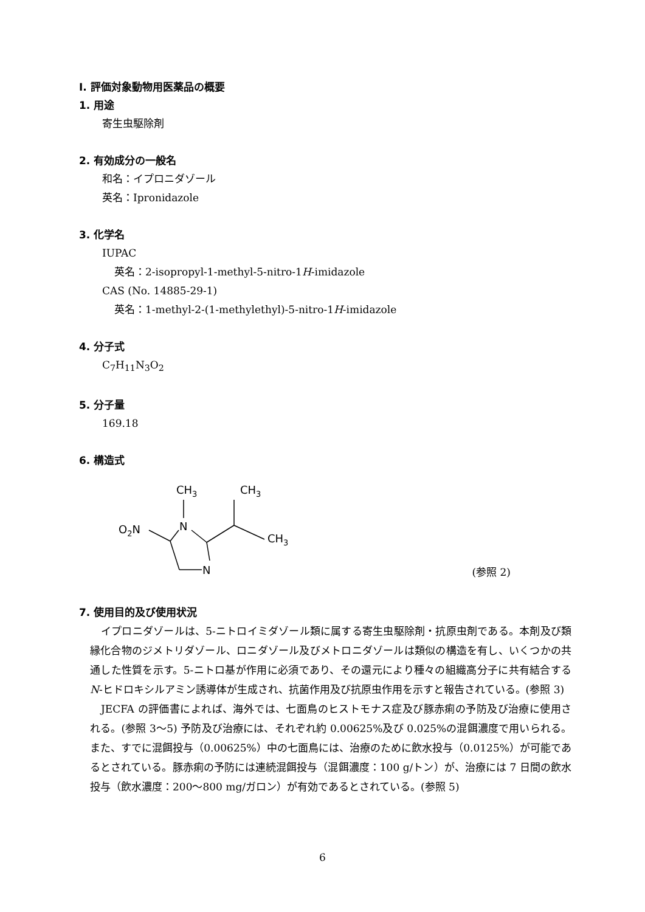Ⅰ. 評価対象動物用医薬品の概要
1. 用途
寄生虫駆除剤
2. 有効成分の一般名
和名：イプロニダゾール
英名：Ipronidazole
3. 化学名
IUPAC
英名：2-isopropyl-1-methyl-5-nitro-1H-imidazole
CAS (No. 14885-29-1)
英名：1-methyl-2-(1-methylethyl)-5-nitro-1H-imidazole
4. 分子式
C<sub>7</sub>H<sub>11</sub>N<sub>3</sub>O<sub>2</sub>
5. 分子量
169.18
6. 構造式
CH3
CH3
O2N
N
CH3
N
(参照 2)
7. 使用目的及び使用状況
イプロニダゾールは、5-ニトロイミダゾール類に属する寄生虫駆除剤・抗原虫剤である。本剤及び類縁化合物のジメトリダゾール、ロニダゾール及びメトロニダゾールは類似の構造を有し、いくつかの共通した性質を示す。5-ニトロ基が作用に必須であり、その還元により種々の組織高分子に共有結合する N-ヒドロキシルアミン誘導体が生成され、抗菌作用及び抗原虫作用を示すと報告されている。(参照 3)
JECFA の評価書によれば、海外では、七面鳥のヒストモナス症及び豚赤痢の予防及び治療に使用される。(参照 3～5) 予防及び治療には、それぞれ約 0.00625%及び 0.025%の混餌濃度で用いられる。また、すでに混餌投与（0.00625%）中の七面鳥には、治療のために飲水投与（0.0125%）が可能であるとされている。豚赤痢の予防には連続混餌投与（混餌濃度：100 g/トン）が、治療には 7 日間の飲水投与（飲水濃度：200～800 mg/ガロン）が有効であるとされている。(参照 5)
6